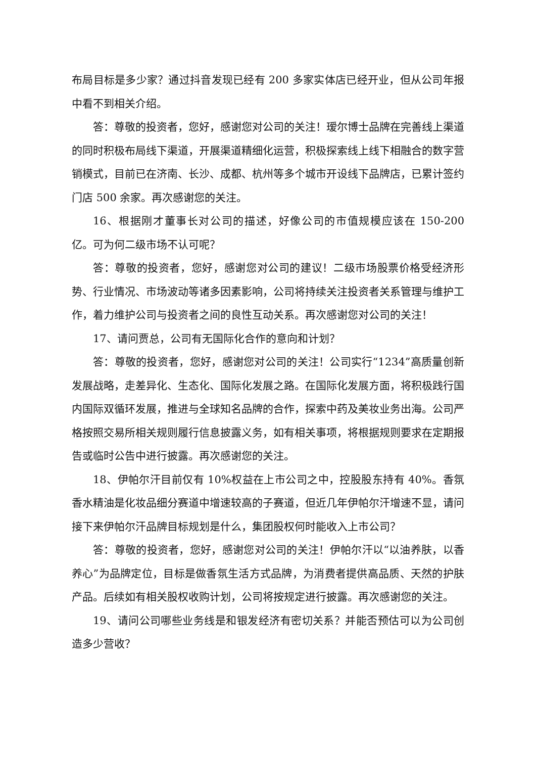布局目标是多少家？通过抖音发现已经有 200 多家实体店已经开业，但从公司年报中看不到相关介绍。
答：尊敬的投资者，您好，感谢您对公司的关注！瑷尔博士品牌在完善线上渠道的同时积极布局线下渠道，开展渠道精细化运营，积极探索线上线下相融合的数字营销模式，目前已在济南、长沙、成都、杭州等多个城市开设线下品牌店，已累计签约门店 500 余家。再次感谢您的关注。
16、根据刚才董事长对公司的描述，好像公司的市值规模应该在 150-200 亿。可为何二级市场不认可呢？
答：尊敬的投资者，您好，感谢您对公司的建议！二级市场股票价格受经济形势、行业情况、市场波动等诸多因素影响，公司将持续关注投资者关系管理与维护工作，着力维护公司与投资者之间的良性互动关系。再次感谢您对公司的关注！
17、请问贾总，公司有无国际化合作的意向和计划？
答：尊敬的投资者，您好，感谢您对公司的关注！公司实行“1234”高质量创新发展战略，走差异化、生态化、国际化发展之路。在国际化发展方面，将积极践行国内国际双循环发展，推进与全球知名品牌的合作，探索中药及美妆业务出海。公司严格按照交易所相关规则履行信息披露义务，如有相关事项，将根据规则要求在定期报告或临时公告中进行披露。再次感谢您的关注。
18、伊帕尔汗目前仅有 10%权益在上市公司之中，控股股东持有 40%。香氛香水精油是化妆品细分赛道中增速较高的子赛道，但近几年伊帕尔汗增速不显，请问接下来伊帕尔汗品牌目标规划是什么，集团股权何时能收入上市公司？
答：尊敬的投资者，您好，感谢您对公司的关注！伊帕尔汗以“以油养肤，以香养心”为品牌定位，目标是做香氛生活方式品牌，为消费者提供高品质、天然的护肤产品。后续如有相关股权收购计划，公司将按规定进行披露。再次感谢您的关注。
19、请问公司哪些业务线是和银发经济有密切关系？并能否预估可以为公司创造多少营收？